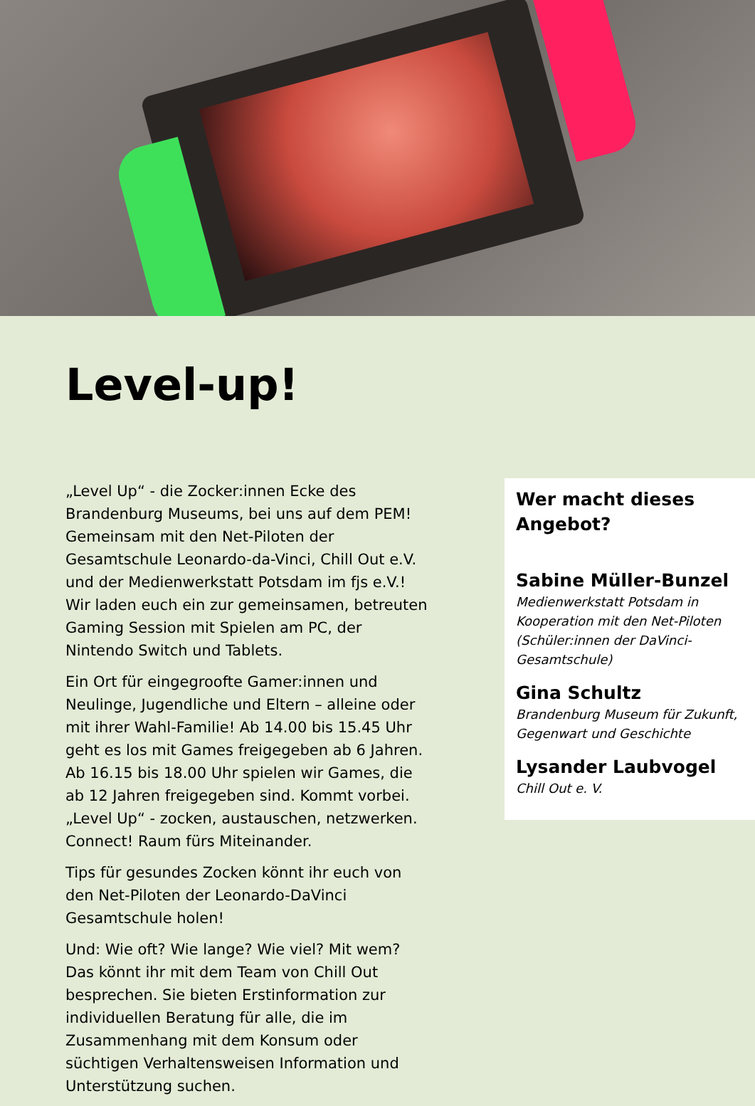Level-up!
„Level Up“ - die Zocker:innen Ecke des Brandenburg Museums, bei uns auf dem PEM! Gemeinsam mit den Net-Piloten der Gesamtschule Leonardo-da-Vinci, Chill Out e.V. und der Medienwerkstatt Potsdam im fjs e.V.! Wir laden euch ein zur gemeinsamen, betreuten Gaming Session mit Spielen am PC, der Nintendo Switch und Tablets.
Ein Ort für eingegroofte Gamer:innen und Neulinge, Jugendliche und Eltern – alleine oder mit ihrer Wahl-Familie! Ab 14.00 bis 15.45 Uhr geht es los mit Games freigegeben ab 6 Jahren. Ab 16.15 bis 18.00 Uhr spielen wir Games, die ab 12 Jahren freigegeben sind. Kommt vorbei. „Level Up“ - zocken, austauschen, netzwerken. Connect! Raum fürs Miteinander.
Tips für gesundes Zocken könnt ihr euch von den Net-Piloten der Leonardo-DaVinci Gesamtschule holen!
Und: Wie oft? Wie lange? Wie viel? Mit wem? Das könnt ihr mit dem Team von Chill Out besprechen. Sie bieten Erstinformation zur individuellen Beratung für alle, die im Zusammenhang mit dem Konsum oder süchtigen Verhaltensweisen Information und Unterstützung suchen.
Wer macht dieses Angebot?
Sabine Müller-Bunzel
Medienwerkstatt Potsdam in Kooperation mit den Net-Piloten (Schüler:innen der DaVinci-Gesamtschule)
Gina Schultz
Brandenburg Museum für Zukunft, Gegenwart und Geschichte
Lysander Laubvogel
Chill Out e. V.